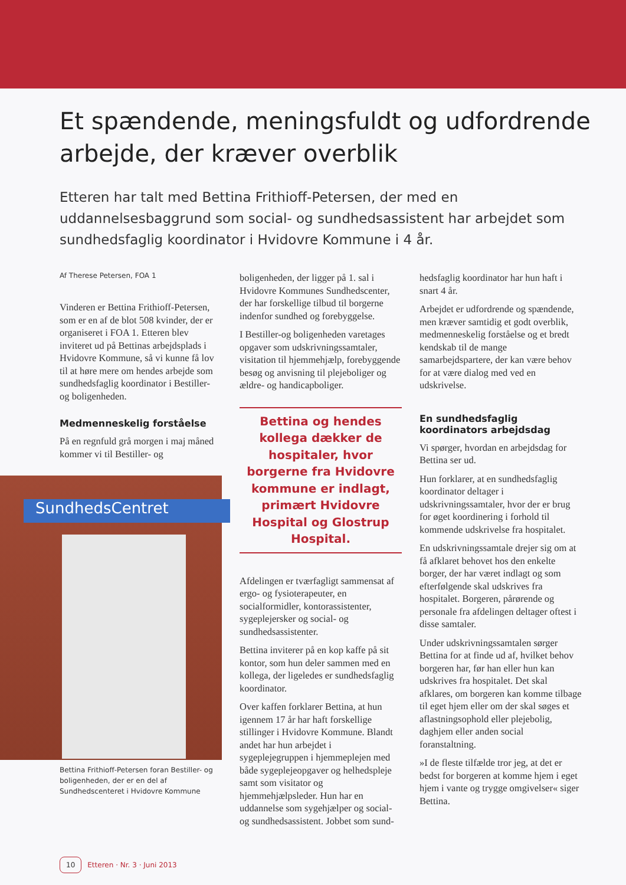Et spændende, meningsfuldt og udfordrende arbejde, der kræver overblik
Etteren har talt med Bettina Frithioff-Petersen, der med en uddannelsesbaggrund som social- og sundhedsassistent har arbejdet som sundhedsfaglig koordinator i Hvidovre Kommune i 4 år.
Af Therese Petersen, FOA 1
Vinderen er Bettina Frithioff-Petersen, som er en af de blot 508 kvinder, der er organiseret i FOA 1. Etteren blev inviteret ud på Bettinas arbejdsplads i Hvidovre Kommune, så vi kunne få lov til at høre mere om hendes arbejde som sundhedsfaglig koordinator i Bestiller- og boligenheden.
Medmenneskelig forståelse
På en regnfuld grå morgen i maj måned kommer vi til Bestiller- og
SundhedsCentret
Bettina Frithioff-Petersen foran Bestiller- og boligenheden, der er en del af Sundhedscenteret i Hvidovre Kommune
boligenheden, der ligger på 1. sal i Hvidovre Kommunes Sundhedscenter, der har forskellige tilbud til borgerne indenfor sundhed og forebyggelse.
I Bestiller-og boligenheden varetages opgaver som udskrivningssamtaler, visitation til hjemmehjælp, forebyggende besøg og anvisning til plejeboliger og ældre- og handicapboliger.
Bettina og hendes kollega dækker de hospitaler, hvor borgerne fra Hvidovre kommune er indlagt, primært Hvidovre Hospital og Glostrup Hospital.
Afdelingen er tværfagligt sammensat af ergo- og fysioterapeuter, en socialformidler, kontorassistenter, sygeplejersker og social- og sundhedsassistenter.
Bettina inviterer på en kop kaffe på sit kontor, som hun deler sammen med en kollega, der ligeledes er sundhedsfaglig koordinator.
Over kaffen forklarer Bettina, at hun igennem 17 år har haft forskellige stillinger i Hvidovre Kommune. Blandt andet har hun arbejdet i sygeplejegruppen i hjemmeplejen med både sygeplejeopgaver og helhedspleje samt som visitator og hjemmehjælpsleder. Hun har en uddannelse som sygehjælper og social- og sundhedsassistent. Jobbet som sund-
hedsfaglig koordinator har hun haft i snart 4 år.
Arbejdet er udfordrende og spændende, men kræver samtidig et godt overblik, medmenneskelig forståelse og et bredt kendskab til de mange samarbejdspartere, der kan være behov for at være dialog med ved en udskrivelse.
En sundhedsfaglig koordinators arbejdsdag
Vi spørger, hvordan en arbejdsdag for Bettina ser ud.
Hun forklarer, at en sundhedsfaglig koordinator deltager i udskrivningssamtaler, hvor der er brug for øget koordinering i forhold til kommende udskrivelse fra hospitalet.
En udskrivningssamtale drejer sig om at få afklaret behovet hos den enkelte borger, der har været indlagt og som efterfølgende skal udskrives fra hospitalet. Borgeren, pårørende og personale fra afdelingen deltager oftest i disse samtaler.
Under udskrivningssamtalen sørger Bettina for at finde ud af, hvilket behov borgeren har, før han eller hun kan udskrives fra hospitalet. Det skal afklares, om borgeren kan komme tilbage til eget hjem eller om der skal søges et aflastningsophold eller plejebolig, daghjem eller anden social foranstaltning.
»I de fleste tilfælde tror jeg, at det er bedst for borgeren at komme hjem i eget hjem i vante og trygge omgivelser« siger Bettina.
10 Etteren · Nr. 3 · Juni 2013